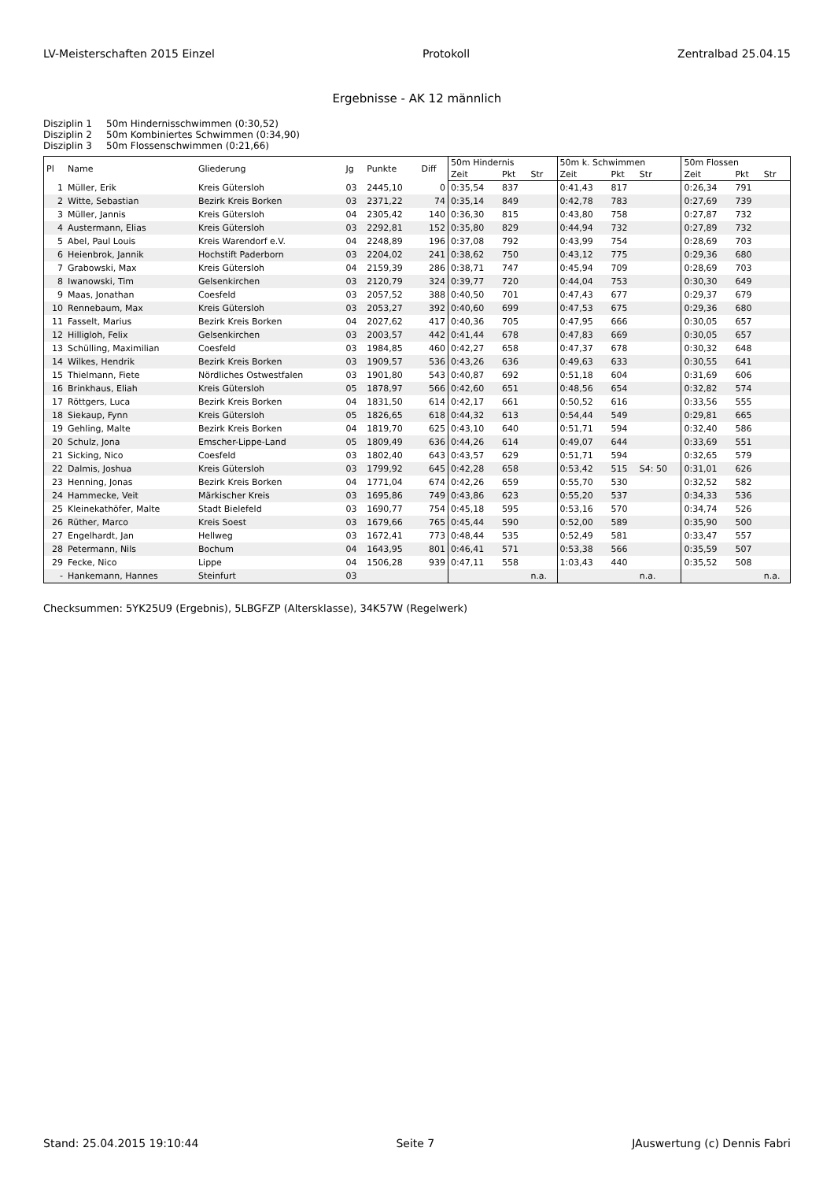LV-Meisterschaften 2015 Einzel Protokoll Zentralbad 25.04.15
Ergebnisse - AK 12 männlich
Disziplin 1 50m Hindernisschwimmen (0:30,52)
Disziplin 2 50m Kombiniertes Schwimmen (0:34,90)
Disziplin 3 50m Flossenschwimmen (0:21,66)
| Pl | Name | Gliederung | Jg | Punkte | Diff | 50m Hindernis | | | 50m k. Schwimmen | | | 50m Flossen | | |
| --- | --- | --- | --- | --- | --- | --- | --- | --- | --- | --- | --- | --- | --- | --- |
| | | | | | | Zeit | Pkt | Str | Zeit | Pkt | Str | Zeit | Pkt | Str |
| 1 | Müller, Erik | Kreis Gütersloh | 03 | 2445,10 | 0 | 0:35,54 | 837 | | 0:41,43 | 817 | | 0:26,34 | 791 | |
| 2 | Witte, Sebastian | Bezirk Kreis Borken | 03 | 2371,22 | 74 | 0:35,14 | 849 | | 0:42,78 | 783 | | 0:27,69 | 739 | |
| 3 | Müller, Jannis | Kreis Gütersloh | 04 | 2305,42 | 140 | 0:36,30 | 815 | | 0:43,80 | 758 | | 0:27,87 | 732 | |
| 4 | Austermann, Elias | Kreis Gütersloh | 03 | 2292,81 | 152 | 0:35,80 | 829 | | 0:44,94 | 732 | | 0:27,89 | 732 | |
| 5 | Abel, Paul Louis | Kreis Warendorf e.V. | 04 | 2248,89 | 196 | 0:37,08 | 792 | | 0:43,99 | 754 | | 0:28,69 | 703 | |
| 6 | Heienbrok, Jannik | Hochstift Paderborn | 03 | 2204,02 | 241 | 0:38,62 | 750 | | 0:43,12 | 775 | | 0:29,36 | 680 | |
| 7 | Grabowski, Max | Kreis Gütersloh | 04 | 2159,39 | 286 | 0:38,71 | 747 | | 0:45,94 | 709 | | 0:28,69 | 703 | |
| 8 | Iwanowski, Tim | Gelsenkirchen | 03 | 2120,79 | 324 | 0:39,77 | 720 | | 0:44,04 | 753 | | 0:30,30 | 649 | |
| 9 | Maas, Jonathan | Coesfeld | 03 | 2057,52 | 388 | 0:40,50 | 701 | | 0:47,43 | 677 | | 0:29,37 | 679 | |
| 10 | Rennebaum, Max | Kreis Gütersloh | 03 | 2053,27 | 392 | 0:40,60 | 699 | | 0:47,53 | 675 | | 0:29,36 | 680 | |
| 11 | Fasselt, Marius | Bezirk Kreis Borken | 04 | 2027,62 | 417 | 0:40,36 | 705 | | 0:47,95 | 666 | | 0:30,05 | 657 | |
| 12 | Hilligloh, Felix | Gelsenkirchen | 03 | 2003,57 | 442 | 0:41,44 | 678 | | 0:47,83 | 669 | | 0:30,05 | 657 | |
| 13 | Schülling, Maximilian | Coesfeld | 03 | 1984,85 | 460 | 0:42,27 | 658 | | 0:47,37 | 678 | | 0:30,32 | 648 | |
| 14 | Wilkes, Hendrik | Bezirk Kreis Borken | 03 | 1909,57 | 536 | 0:43,26 | 636 | | 0:49,63 | 633 | | 0:30,55 | 641 | |
| 15 | Thielmann, Fiete | Nördliches Ostwestfalen | 03 | 1901,80 | 543 | 0:40,87 | 692 | | 0:51,18 | 604 | | 0:31,69 | 606 | |
| 16 | Brinkhaus, Eliah | Kreis Gütersloh | 05 | 1878,97 | 566 | 0:42,60 | 651 | | 0:48,56 | 654 | | 0:32,82 | 574 | |
| 17 | Röttgers, Luca | Bezirk Kreis Borken | 04 | 1831,50 | 614 | 0:42,17 | 661 | | 0:50,52 | 616 | | 0:33,56 | 555 | |
| 18 | Siekaup, Fynn | Kreis Gütersloh | 05 | 1826,65 | 618 | 0:44,32 | 613 | | 0:54,44 | 549 | | 0:29,81 | 665 | |
| 19 | Gehling, Malte | Bezirk Kreis Borken | 04 | 1819,70 | 625 | 0:43,10 | 640 | | 0:51,71 | 594 | | 0:32,40 | 586 | |
| 20 | Schulz, Jona | Emscher-Lippe-Land | 05 | 1809,49 | 636 | 0:44,26 | 614 | | 0:49,07 | 644 | | 0:33,69 | 551 | |
| 21 | Sicking, Nico | Coesfeld | 03 | 1802,40 | 643 | 0:43,57 | 629 | | 0:51,71 | 594 | | 0:32,65 | 579 | |
| 22 | Dalmis, Joshua | Kreis Gütersloh | 03 | 1799,92 | 645 | 0:42,28 | 658 | | 0:53,42 | 515 | S4: 50 | 0:31,01 | 626 | |
| 23 | Henning, Jonas | Bezirk Kreis Borken | 04 | 1771,04 | 674 | 0:42,26 | 659 | | 0:55,70 | 530 | | 0:32,52 | 582 | |
| 24 | Hammecke, Veit | Märkischer Kreis | 03 | 1695,86 | 749 | 0:43,86 | 623 | | 0:55,20 | 537 | | 0:34,33 | 536 | |
| 25 | Kleinekathöfer, Malte | Stadt Bielefeld | 03 | 1690,77 | 754 | 0:45,18 | 595 | | 0:53,16 | 570 | | 0:34,74 | 526 | |
| 26 | Rüther, Marco | Kreis Soest | 03 | 1679,66 | 765 | 0:45,44 | 590 | | 0:52,00 | 589 | | 0:35,90 | 500 | |
| 27 | Engelhardt, Jan | Hellweg | 03 | 1672,41 | 773 | 0:48,44 | 535 | | 0:52,49 | 581 | | 0:33,47 | 557 | |
| 28 | Petermann, Nils | Bochum | 04 | 1643,95 | 801 | 0:46,41 | 571 | | 0:53,38 | 566 | | 0:35,59 | 507 | |
| 29 | Fecke, Nico | Lippe | 04 | 1506,28 | 939 | 0:47,11 | 558 | | 1:03,43 | 440 | | 0:35,52 | 508 | |
| - | Hankemann, Hannes | Steinfurt | 03 | | | | | n.a. | | | n.a. | | | n.a. |
Checksummen: 5YK25U9 (Ergebnis), 5LBGFZP (Altersklasse), 34K57W (Regelwerk)
Stand: 25.04.2015 19:10:44 Seite 7 JAuswertung (c) Dennis Fabri